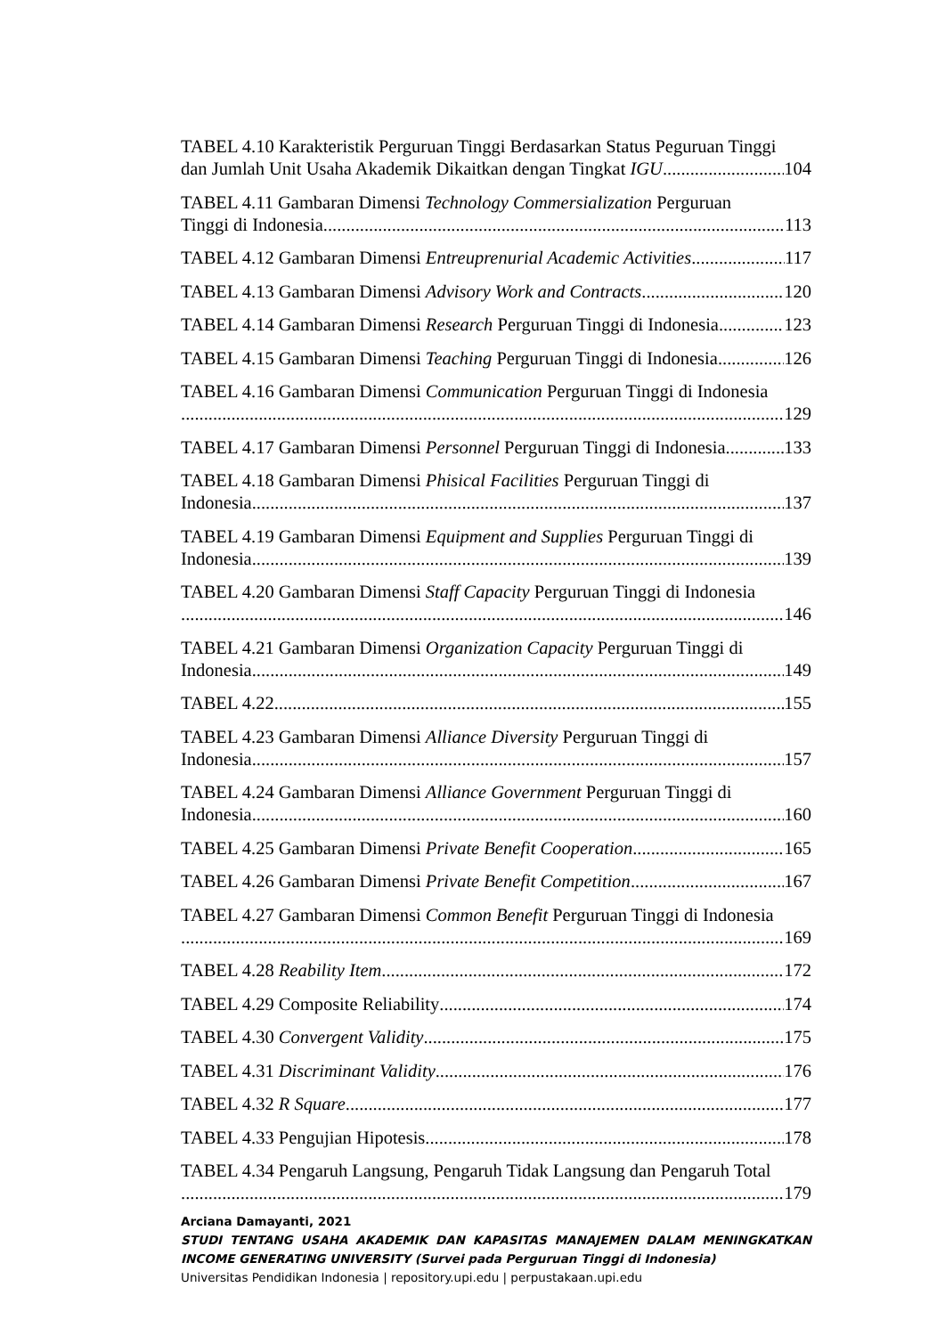TABEL 4.10 Karakteristik Perguruan Tinggi Berdasarkan Status Peguruan Tinggi
dan Jumlah Unit Usaha Akademik Dikaitkan dengan Tingkat IGU 104
TABEL 4.11 Gambaran Dimensi Technology Commersialization Perguruan
Tinggi di Indonesia 113
TABEL 4.12 Gambaran Dimensi Entreuprenurial Academic Activities 117
TABEL 4.13 Gambaran Dimensi Advisory Work and Contracts 120
TABEL 4.14 Gambaran Dimensi Research Perguruan Tinggi di Indonesia 123
TABEL 4.15 Gambaran Dimensi Teaching Perguruan Tinggi di Indonesia 126
TABEL 4.16 Gambaran Dimensi Communication Perguruan Tinggi di Indonesia
129
TABEL 4.17 Gambaran Dimensi Personnel Perguruan Tinggi di Indonesia 133
TABEL 4.18 Gambaran Dimensi Phisical Facilities Perguruan Tinggi di
Indonesia 137
TABEL 4.19 Gambaran Dimensi Equipment and Supplies Perguruan Tinggi di
Indonesia 139
TABEL 4.20 Gambaran Dimensi Staff Capacity Perguruan Tinggi di Indonesia
146
TABEL 4.21 Gambaran Dimensi Organization Capacity Perguruan Tinggi di
Indonesia 149
TABEL 4.22 155
TABEL 4.23 Gambaran Dimensi Alliance Diversity Perguruan Tinggi di
Indonesia 157
TABEL 4.24 Gambaran Dimensi Alliance Government Perguruan Tinggi di
Indonesia 160
TABEL 4.25 Gambaran Dimensi Private Benefit Cooperation 165
TABEL 4.26 Gambaran Dimensi Private Benefit Competition 167
TABEL 4.27 Gambaran Dimensi Common Benefit Perguruan Tinggi di Indonesia
169
TABEL 4.28 Reability Item 172
TABEL 4.29 Composite Reliability 174
TABEL 4.30 Convergent Validity 175
TABEL 4.31 Discriminant Validity 176
TABEL 4.32 R Square 177
TABEL 4.33 Pengujian Hipotesis 178
TABEL 4.34 Pengaruh Langsung, Pengaruh Tidak Langsung dan Pengaruh Total
179
Arciana Damayanti, 2021
STUDI TENTANG USAHA AKADEMIK DAN KAPASITAS MANAJEMEN DALAM MENINGKATKAN INCOME GENERATING UNIVERSITY (Survei pada Perguruan Tinggi di Indonesia)
Universitas Pendidikan Indonesia | repository.upi.edu | perpustakaan.upi.edu